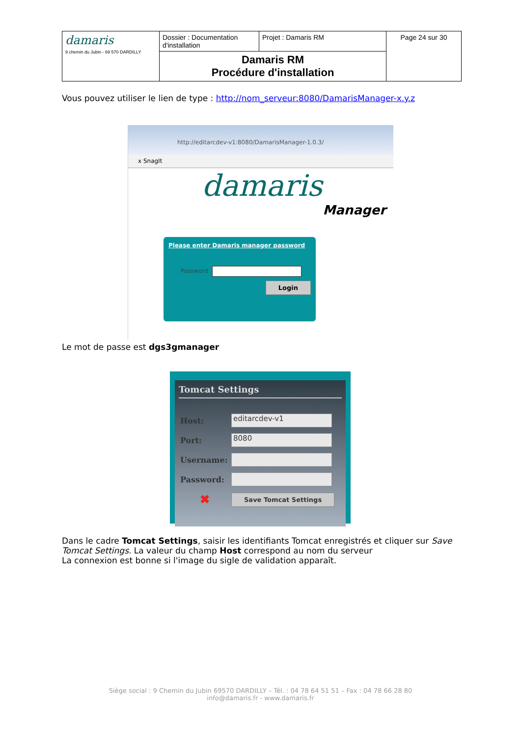| damaris 9 chemin du Jubin - 69 570 DARDILLY | Dossier : Documentation d'installation | Projet : Damaris RM | Page 24 sur 30 |
| | Damaris RM Procédure d'installation | | |
Vous pouvez utiliser le lien de type : http://nom_serveur:8080/DamarisManager-x.y.z
http://editarcdev-v1:8080/DamarisManager-1.0.3/
x SnagIt
damaris
Manager
Please enter Damaris manager password
Password:
Login
Le mot de passe est dgs3gmanager
Tomcat Settings
| Host: | editarcdev-v1 |
| Port: | 8080 |
| Username: | |
| Password: | |
| ✖ | Save Tomcat Settings |
Dans le cadre Tomcat Settings, saisir les identifiants Tomcat enregistrés et cliquer sur Save Tomcat Settings. La valeur du champ Host correspond au nom du serveur
La connexion est bonne si l'image du sigle de validation apparaît.
Siège social : 9 Chemin du Jubin 69570 DARDILLY – Tél. : 04 78 64 51 51 – Fax : 04 78 66 28 80
info@damaris.fr - www.damaris.fr